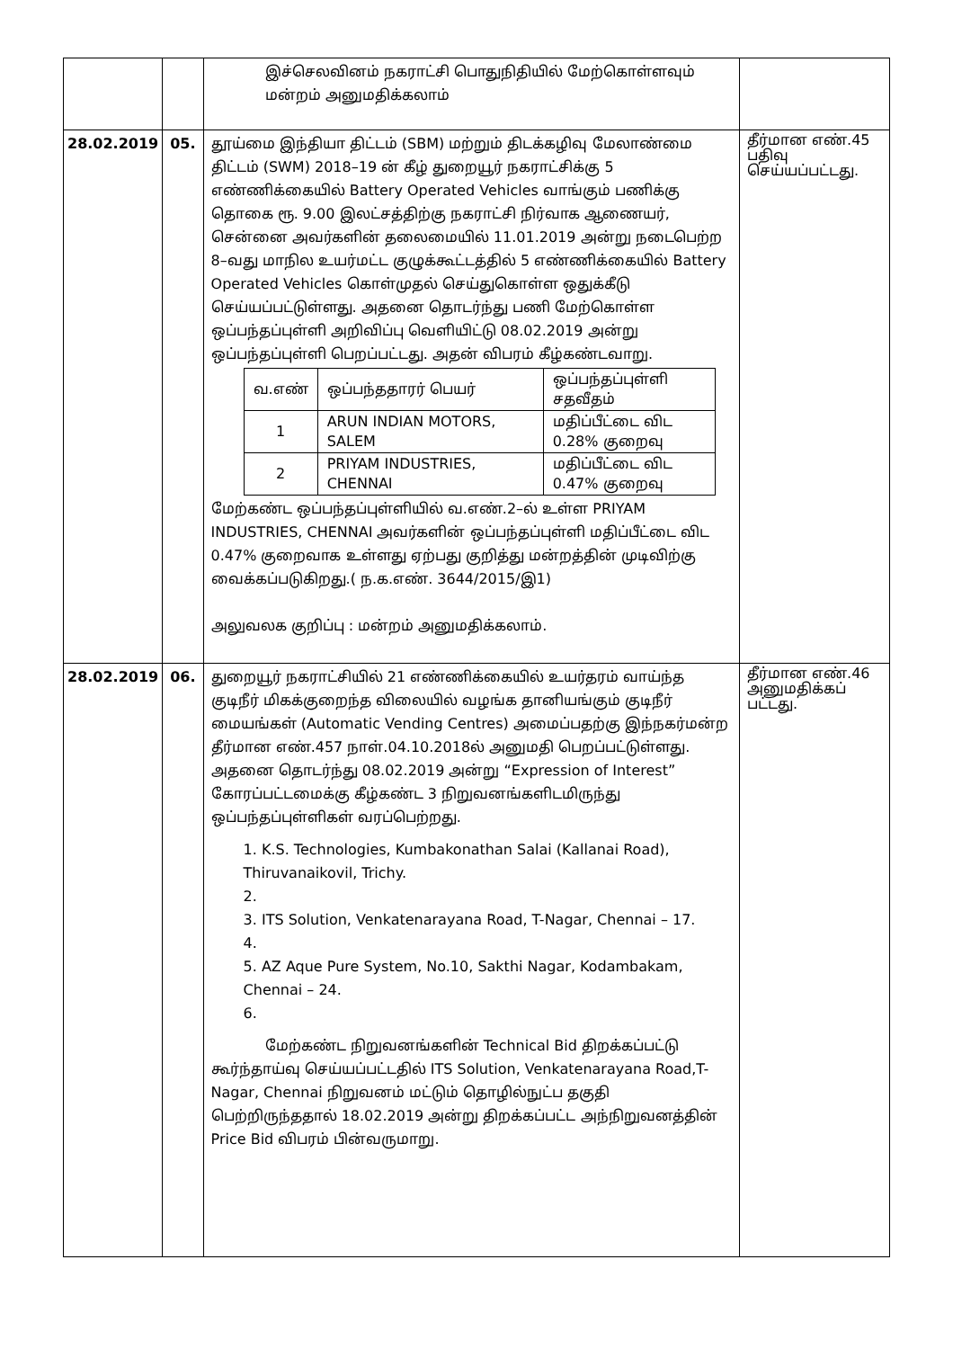| | | இச்செலவினம் நகராட்சி பொதுநிதியில் மேற்கொள்ளவும் மன்றம் அனுமதிக்கலாம் | |
| 28.02.2019 | 05. | தூய்மை இந்தியா திட்டம் (SBM) மற்றும் திடக்கழிவு மேலாண்மை திட்டம் (SWM) 2018–19 ன் கீழ் துறையூர் நகராட்சிக்கு 5 எண்ணிக்கையில் Battery Operated Vehicles வாங்கும் பணிக்கு தொகை ரூ. 9.00 இலட்சத்திற்கு நகராட்சி நிர்வாக ஆணையர், சென்னை அவர்களின் தலைமையில் 11.01.2019 அன்று நடைபெற்ற 8–வது மாநில உயர்மட்ட குழுக்கூட்டத்தில் 5 எண்ணிக்கையில் Battery Operated Vehicles கொள்முதல் செய்துகொள்ள ஒதுக்கீடு செய்யப்பட்டுள்ளது. அதனை தொடர்ந்து பணி மேற்கொள்ள ஒப்பந்தப்புள்ளி அறிவிப்பு வெளியிட்டு 08.02.2019 அன்று ஒப்பந்தப்புள்ளி பெறப்பட்டது. அதன் விபரம் கீழ்கண்டவாறு. / வ.எண் / ஒப்பந்ததாரர் பெயர் / ஒப்பந்தப்புள்ளி சதவீதம் / / --- / --- / --- / / 1 / ARUN INDIAN MOTORS, SALEM / மதிப்பீட்டை விட 0.28% குறைவு / / 2 / PRIYAM INDUSTRIES, CHENNAI / மதிப்பீட்டை விட 0.47% குறைவு / மேற்கண்ட ஒப்பந்தப்புள்ளியில் வ.எண்.2–ல் உள்ள PRIYAM INDUSTRIES, CHENNAI அவர்களின் ஒப்பந்தப்புள்ளி மதிப்பீட்டை விட 0.47% குறைவாக உள்ளது ஏற்பது குறித்து மன்றத்தின் முடிவிற்கு வைக்கப்படுகிறது.( ந.க.எண். 3644/2015/இ1) அலுவலக குறிப்பு : மன்றம் அனுமதிக்கலாம். | தீர்மான எண்.45 பதிவு செய்யப்பட்டது. |
| 28.02.2019 | 06. | துறையூர் நகராட்சியில் 21 எண்ணிக்கையில் உயர்தரம் வாய்ந்த குடிநீர் மிகக்குறைந்த விலையில் வழங்க தானியங்கும் குடிநீர் மையங்கள் (Automatic Vending Centres) அமைப்பதற்கு இந்நகர்மன்ற தீர்மான எண்.457 நாள்.04.10.2018ல் அனுமதி பெறப்பட்டுள்ளது. அதனை தொடர்ந்து 08.02.2019 அன்று “Expression of Interest” கோரப்பட்டமைக்கு கீழ்கண்ட 3 நிறுவனங்களிடமிருந்து ஒப்பந்தப்புள்ளிகள் வரப்பெற்றது. 1. K.S. Technologies, Kumbakonathan Salai (Kallanai Road), Thiruvanaikovil, Trichy. 2. 3. ITS Solution, Venkatenarayana Road, T-Nagar, Chennai – 17. 4. 5. AZ Aque Pure System, No.10, Sakthi Nagar, Kodambakam, Chennai – 24. 6. மேற்கண்ட நிறுவனங்களின் Technical Bid திறக்கப்பட்டு கூர்ந்தாய்வு செய்யப்பட்டதில் ITS Solution, Venkatenarayana Road,T-Nagar, Chennai நிறுவனம் மட்டும் தொழில்நுட்ப தகுதி பெற்றிருந்ததால் 18.02.2019 அன்று திறக்கப்பட்ட அந்நிறுவனத்தின் Price Bid விபரம் பின்வருமாறு. | தீர்மான எண்.46 அனுமதிக்கப் பட்டது. |